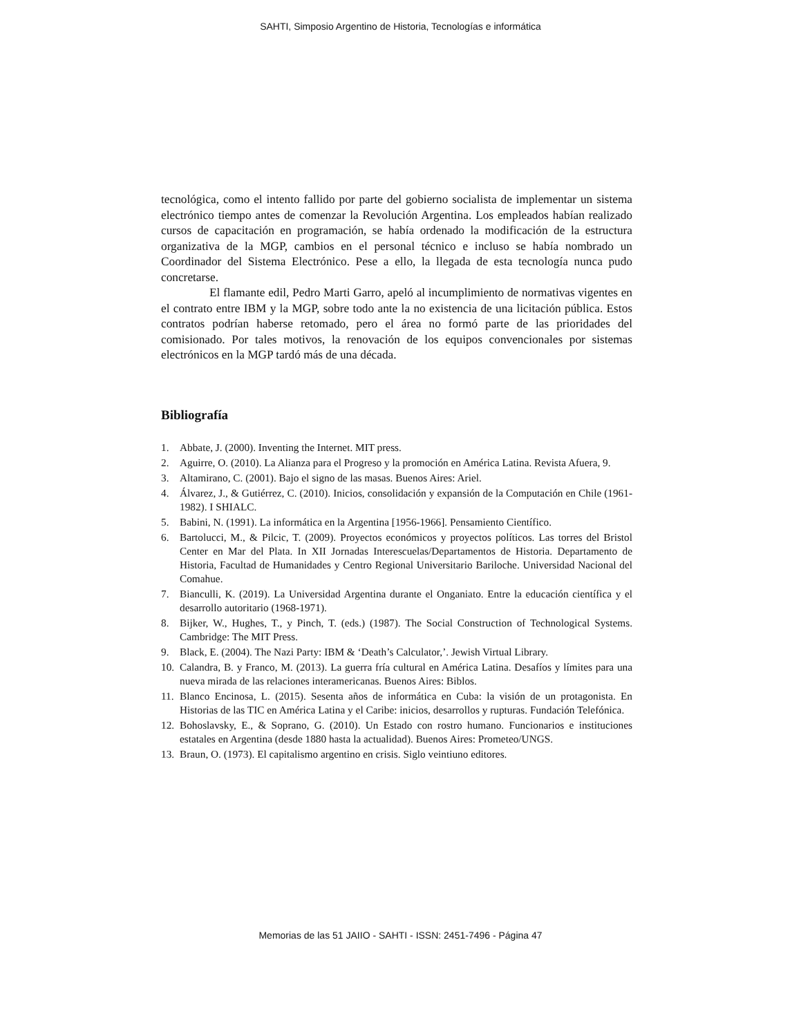SAHTI, Simposio Argentino de Historia, Tecnologías e informática
tecnológica, como el intento fallido por parte del gobierno socialista de implementar un sistema electrónico tiempo antes de comenzar la Revolución Argentina. Los empleados habían realizado cursos de capacitación en programación, se había ordenado la modificación de la estructura organizativa de la MGP, cambios en el personal técnico e incluso se había nombrado un Coordinador del Sistema Electrónico. Pese a ello, la llegada de esta tecnología nunca pudo concretarse.
El flamante edil, Pedro Marti Garro, apeló al incumplimiento de normativas vigentes en el contrato entre IBM y la MGP, sobre todo ante la no existencia de una licitación pública. Estos contratos podrían haberse retomado, pero el área no formó parte de las prioridades del comisionado. Por tales motivos, la renovación de los equipos convencionales por sistemas electrónicos en la MGP tardó más de una década.
Bibliografía
1. Abbate, J. (2000). Inventing the Internet. MIT press.
2. Aguirre, O. (2010). La Alianza para el Progreso y la promoción en América Latina. Revista Afuera, 9.
3. Altamirano, C. (2001). Bajo el signo de las masas. Buenos Aires: Ariel.
4. Álvarez, J., & Gutiérrez, C. (2010). Inicios, consolidación y expansión de la Computación en Chile (1961-1982). I SHIALC.
5. Babini, N. (1991). La informática en la Argentina [1956-1966]. Pensamiento Científico.
6. Bartolucci, M., & Pilcic, T. (2009). Proyectos económicos y proyectos políticos. Las torres del Bristol Center en Mar del Plata. In XII Jornadas Interescuelas/Departamentos de Historia. Departamento de Historia, Facultad de Humanidades y Centro Regional Universitario Bariloche. Universidad Nacional del Comahue.
7. Bianculli, K. (2019). La Universidad Argentina durante el Onganiato. Entre la educación científica y el desarrollo autoritario (1968-1971).
8. Bijker, W., Hughes, T., y Pinch, T. (eds.) (1987). The Social Construction of Technological Systems. Cambridge: The MIT Press.
9. Black, E. (2004). The Nazi Party: IBM & ‘Death’s Calculator,’. Jewish Virtual Library.
10. Calandra, B. y Franco, M. (2013). La guerra fría cultural en América Latina. Desafíos y límites para una nueva mirada de las relaciones interamericanas. Buenos Aires: Biblos.
11. Blanco Encinosa, L. (2015). Sesenta años de informática en Cuba: la visión de un protagonista. En Historias de las TIC en América Latina y el Caribe: inicios, desarrollos y rupturas. Fundación Telefónica.
12. Bohoslavsky, E., & Soprano, G. (2010). Un Estado con rostro humano. Funcionarios e instituciones estatales en Argentina (desde 1880 hasta la actualidad). Buenos Aires: Prometeo/UNGS.
13. Braun, O. (1973). El capitalismo argentino en crisis. Siglo veintiuno editores.
Memorias de las 51 JAIIO - SAHTI - ISSN: 2451-7496 - Página 47